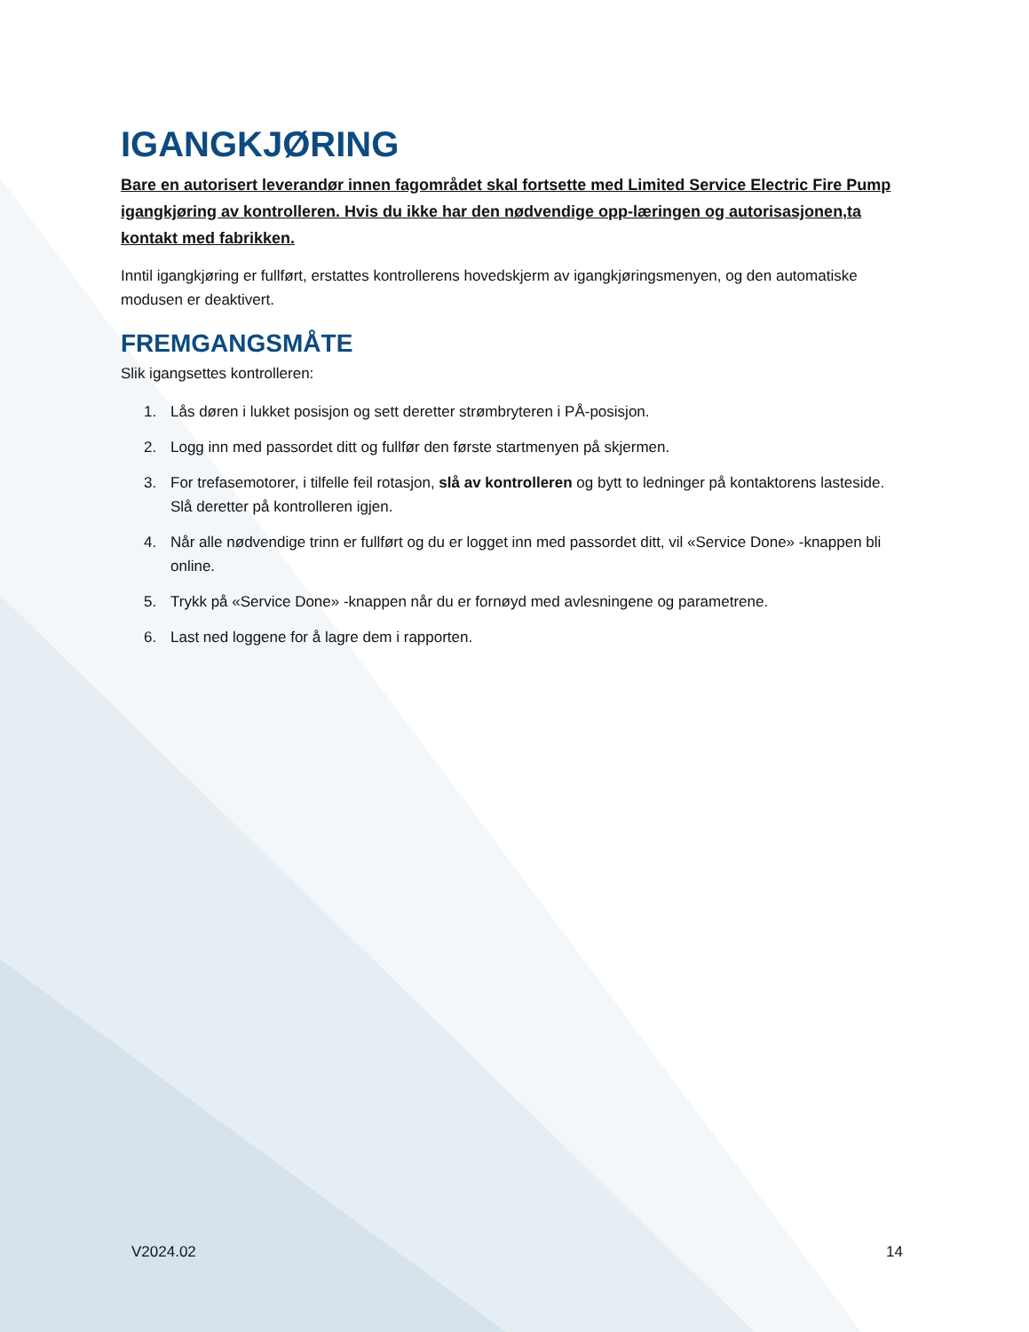IGANGKJØRING
Bare en autorisert leverandør innen fagområdet skal fortsette med Limited Service Electric Fire Pump igangkjøring av kontrolleren. Hvis du ikke har den nødvendige opp-læringen og autorisasjonen,ta kontakt med fabrikken.
Inntil igangkjøring er fullført, erstattes kontrollerens hovedskjerm av igangkjøringsmenyen, og den automatiske modusen er deaktivert.
FREMGANGSMÅTE
Slik igangsettes kontrolleren:
1. Lås døren i lukket posisjon og sett deretter strømbryteren i PÅ-posisjon.
2. Logg inn med passordet ditt og fullfør den første startmenyen på skjermen.
3. For trefasemotorer, i tilfelle feil rotasjon, slå av kontrolleren og bytt to ledninger på kontaktorens lasteside. Slå deretter på kontrolleren igjen.
4. Når alle nødvendige trinn er fullført og du er logget inn med passordet ditt, vil «Service Done» -knappen bli online.
5. Trykk på «Service Done» -knappen når du er fornøyd med avlesningene og parametrene.
6. Last ned loggene for å lagre dem i rapporten.
V2024.02 14